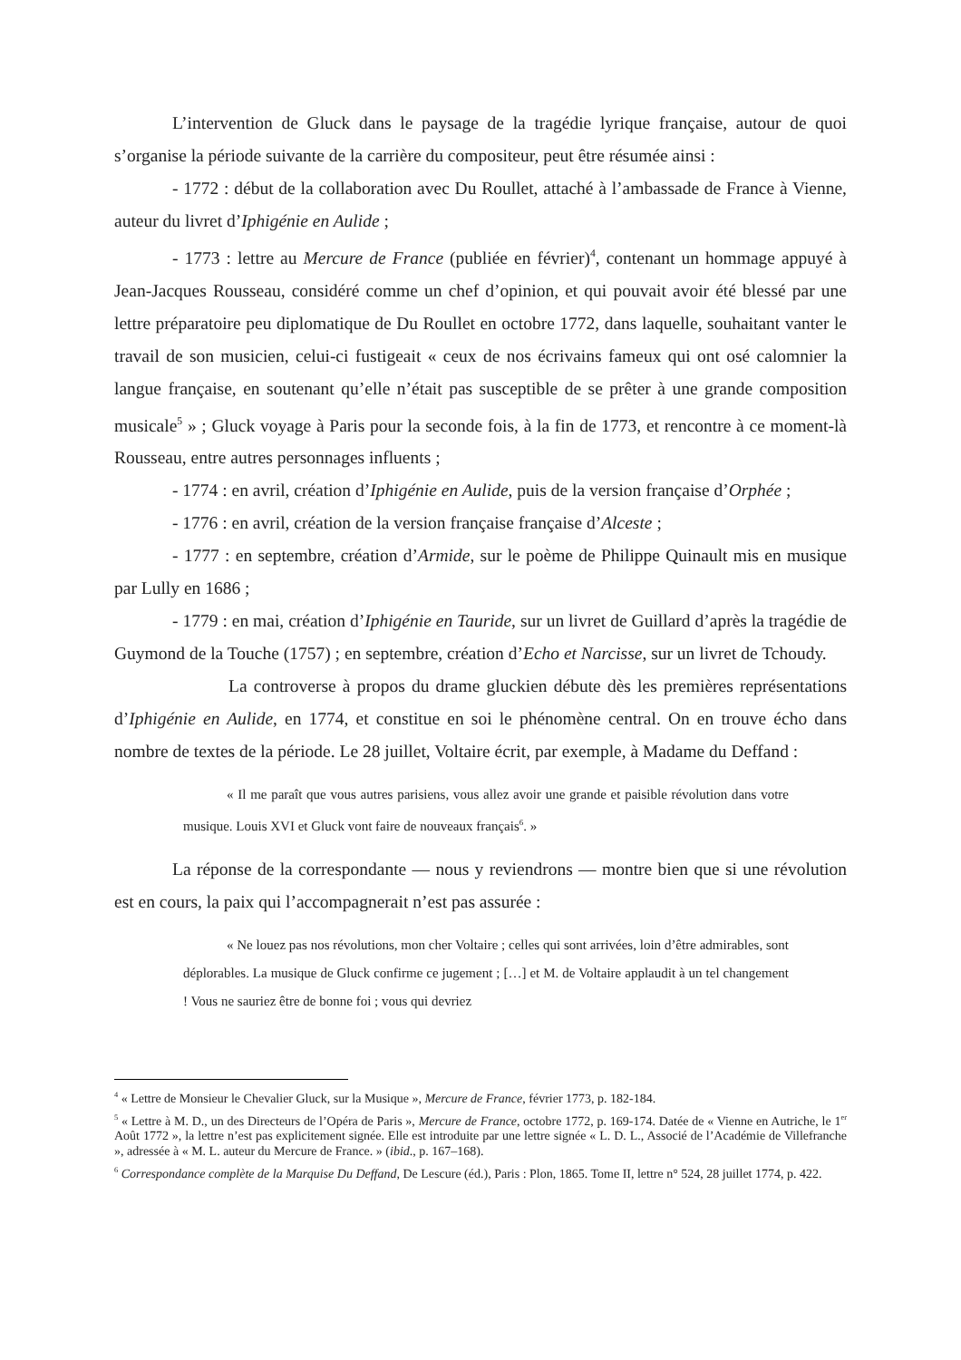L’intervention de Gluck dans le paysage de la tragédie lyrique française, autour de quoi s’organise la période suivante de la carrière du compositeur, peut être résumée ainsi :
- 1772 : début de la collaboration avec Du Roullet, attaché à l’ambassade de France à Vienne, auteur du livret d’Iphigénie en Aulide ;
- 1773 : lettre au Mercure de France (publiée en février)<sup>4</sup>, contenant un hommage appuyé à Jean-Jacques Rousseau, considéré comme un chef d’opinion, et qui pouvait avoir été blessé par une lettre préparatoire peu diplomatique de Du Roullet en octobre 1772, dans laquelle, souhaitant vanter le travail de son musicien, celui-ci fustigeait « ceux de nos écrivains fameux qui ont osé calomnier la langue française, en soutenant qu’elle n’était pas susceptible de se prêter à une grande composition musicale<sup>5</sup> » ; Gluck voyage à Paris pour la seconde fois, à la fin de 1773, et rencontre à ce moment-là Rousseau, entre autres personnages influents ;
- 1774 : en avril, création d’Iphigénie en Aulide, puis de la version française d’Orphée ;
- 1776 : en avril, création de la version française française d’Alceste ;
- 1777 : en septembre, création d’Armide, sur le poème de Philippe Quinault mis en musique par Lully en 1686 ;
- 1779 : en mai, création d’Iphigénie en Tauride, sur un livret de Guillard d’après la tragédie de Guymond de la Touche (1757) ; en septembre, création d’Echo et Narcisse, sur un livret de Tchoudy.
La controverse à propos du drame gluckien débute dès les premières représentations d’Iphigénie en Aulide, en 1774, et constitue en soi le phénomène central. On en trouve écho dans nombre de textes de la période. Le 28 juillet, Voltaire écrit, par exemple, à Madame du Deffand :
« Il me paraît que vous autres parisiens, vous allez avoir une grande et paisible révolution dans votre musique. Louis XVI et Gluck vont faire de nouveaux français<sup>6</sup>. »
La réponse de la correspondante — nous y reviendrons — montre bien que si une révolution est en cours, la paix qui l’accompagnerait n’est pas assurée :
« Ne louez pas nos révolutions, mon cher Voltaire ; celles qui sont arrivées, loin d’être admirables, sont déplorables. La musique de Gluck confirme ce jugement ; […] et M. de Voltaire applaudit à un tel changement ! Vous ne sauriez être de bonne foi ; vous qui devriez
<sup>4</sup> « Lettre de Monsieur le Chevalier Gluck, sur la Musique », Mercure de France, février 1773, p. 182-184.
<sup>5</sup> « Lettre à M. D., un des Directeurs de l’Opéra de Paris », Mercure de France, octobre 1772, p. 169-174. Datée de « Vienne en Autriche, le 1<sup>er</sup> Août 1772 », la lettre n’est pas explicitement signée. Elle est introduite par une lettre signée « L. D. L., Associé de l’Académie de Villefranche », adressée à « M. L. auteur du Mercure de France. » (ibid., p. 167–168).
<sup>6</sup> Correspondance complète de la Marquise Du Deffand, De Lescure (éd.), Paris : Plon, 1865. Tome II, lettre n° 524, 28 juillet 1774, p. 422.